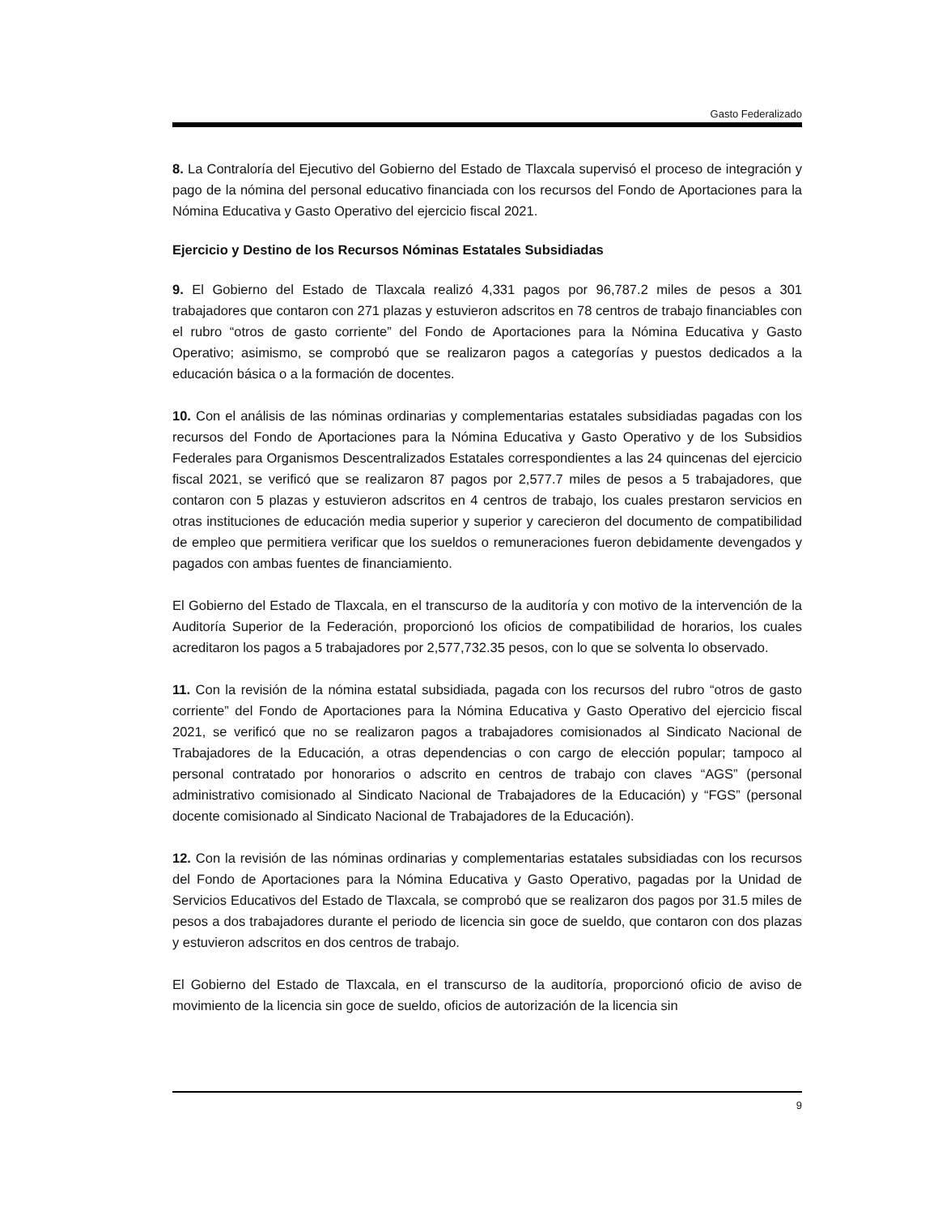Gasto Federalizado
8. La Contraloría del Ejecutivo del Gobierno del Estado de Tlaxcala supervisó el proceso de integración y pago de la nómina del personal educativo financiada con los recursos del Fondo de Aportaciones para la Nómina Educativa y Gasto Operativo del ejercicio fiscal 2021.
Ejercicio y Destino de los Recursos Nóminas Estatales Subsidiadas
9. El Gobierno del Estado de Tlaxcala realizó 4,331 pagos por 96,787.2 miles de pesos a 301 trabajadores que contaron con 271 plazas y estuvieron adscritos en 78 centros de trabajo financiables con el rubro “otros de gasto corriente” del Fondo de Aportaciones para la Nómina Educativa y Gasto Operativo; asimismo, se comprobó que se realizaron pagos a categorías y puestos dedicados a la educación básica o a la formación de docentes.
10. Con el análisis de las nóminas ordinarias y complementarias estatales subsidiadas pagadas con los recursos del Fondo de Aportaciones para la Nómina Educativa y Gasto Operativo y de los Subsidios Federales para Organismos Descentralizados Estatales correspondientes a las 24 quincenas del ejercicio fiscal 2021, se verificó que se realizaron 87 pagos por 2,577.7 miles de pesos a 5 trabajadores, que contaron con 5 plazas y estuvieron adscritos en 4 centros de trabajo, los cuales prestaron servicios en otras instituciones de educación media superior y superior y carecieron del documento de compatibilidad de empleo que permitiera verificar que los sueldos o remuneraciones fueron debidamente devengados y pagados con ambas fuentes de financiamiento.
El Gobierno del Estado de Tlaxcala, en el transcurso de la auditoría y con motivo de la intervención de la Auditoría Superior de la Federación, proporcionó los oficios de compatibilidad de horarios, los cuales acreditaron los pagos a 5 trabajadores por 2,577,732.35 pesos, con lo que se solventa lo observado.
11. Con la revisión de la nómina estatal subsidiada, pagada con los recursos del rubro “otros de gasto corriente” del Fondo de Aportaciones para la Nómina Educativa y Gasto Operativo del ejercicio fiscal 2021, se verificó que no se realizaron pagos a trabajadores comisionados al Sindicato Nacional de Trabajadores de la Educación, a otras dependencias o con cargo de elección popular; tampoco al personal contratado por honorarios o adscrito en centros de trabajo con claves “AGS” (personal administrativo comisionado al Sindicato Nacional de Trabajadores de la Educación) y “FGS” (personal docente comisionado al Sindicato Nacional de Trabajadores de la Educación).
12. Con la revisión de las nóminas ordinarias y complementarias estatales subsidiadas con los recursos del Fondo de Aportaciones para la Nómina Educativa y Gasto Operativo, pagadas por la Unidad de Servicios Educativos del Estado de Tlaxcala, se comprobó que se realizaron dos pagos por 31.5 miles de pesos a dos trabajadores durante el periodo de licencia sin goce de sueldo, que contaron con dos plazas y estuvieron adscritos en dos centros de trabajo.
El Gobierno del Estado de Tlaxcala, en el transcurso de la auditoría, proporcionó oficio de aviso de movimiento de la licencia sin goce de sueldo, oficios de autorización de la licencia sin
9